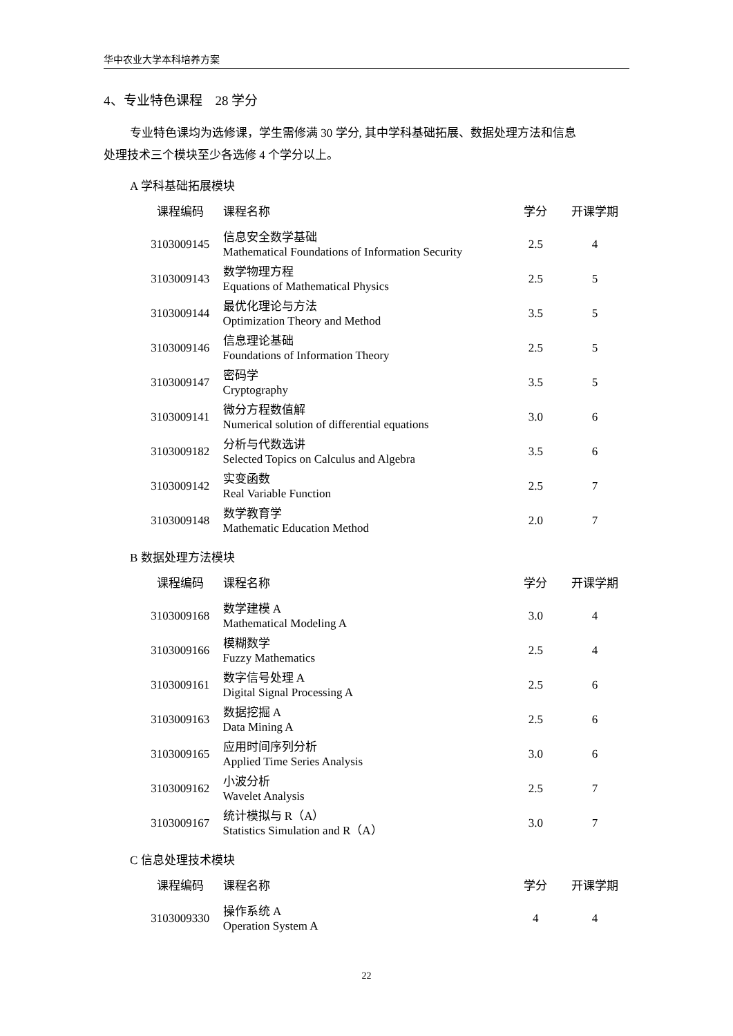华中农业大学本科培养方案
4、专业特色课程　28 学分
专业特色课均为选修课，学生需修满 30 学分, 其中学科基础拓展、数据处理方法和信息
处理技术三个模块至少各选修 4 个学分以上。
A 学科基础拓展模块
| 课程编码 | 课程名称 | 学分 | 开课学期 |
| --- | --- | --- | --- |
| 3103009145 | 信息安全数学基础 Mathematical Foundations of Information Security | 2.5 | 4 |
| 3103009143 | 数学物理方程 Equations of Mathematical Physics | 2.5 | 5 |
| 3103009144 | 最优化理论与方法 Optimization Theory and Method | 3.5 | 5 |
| 3103009146 | 信息理论基础 Foundations of Information Theory | 2.5 | 5 |
| 3103009147 | 密码学 Cryptography | 3.5 | 5 |
| 3103009141 | 微分方程数值解 Numerical solution of differential equations | 3.0 | 6 |
| 3103009182 | 分析与代数选讲 Selected Topics on Calculus and Algebra | 3.5 | 6 |
| 3103009142 | 实变函数 Real Variable Function | 2.5 | 7 |
| 3103009148 | 数学教育学 Mathematic Education Method | 2.0 | 7 |
B 数据处理方法模块
| 课程编码 | 课程名称 | 学分 | 开课学期 |
| --- | --- | --- | --- |
| 3103009168 | 数学建模 A Mathematical Modeling A | 3.0 | 4 |
| 3103009166 | 模糊数学 Fuzzy Mathematics | 2.5 | 4 |
| 3103009161 | 数字信号处理 A Digital Signal Processing A | 2.5 | 6 |
| 3103009163 | 数据挖掘 A Data Mining A | 2.5 | 6 |
| 3103009165 | 应用时间序列分析 Applied Time Series Analysis | 3.0 | 6 |
| 3103009162 | 小波分析 Wavelet Analysis | 2.5 | 7 |
| 3103009167 | 统计模拟与 R（A） Statistics Simulation and R（A） | 3.0 | 7 |
C 信息处理技术模块
| 课程编码 | 课程名称 | 学分 | 开课学期 |
| --- | --- | --- | --- |
| 3103009330 | 操作系统 A Operation System A | 4 | 4 |
22